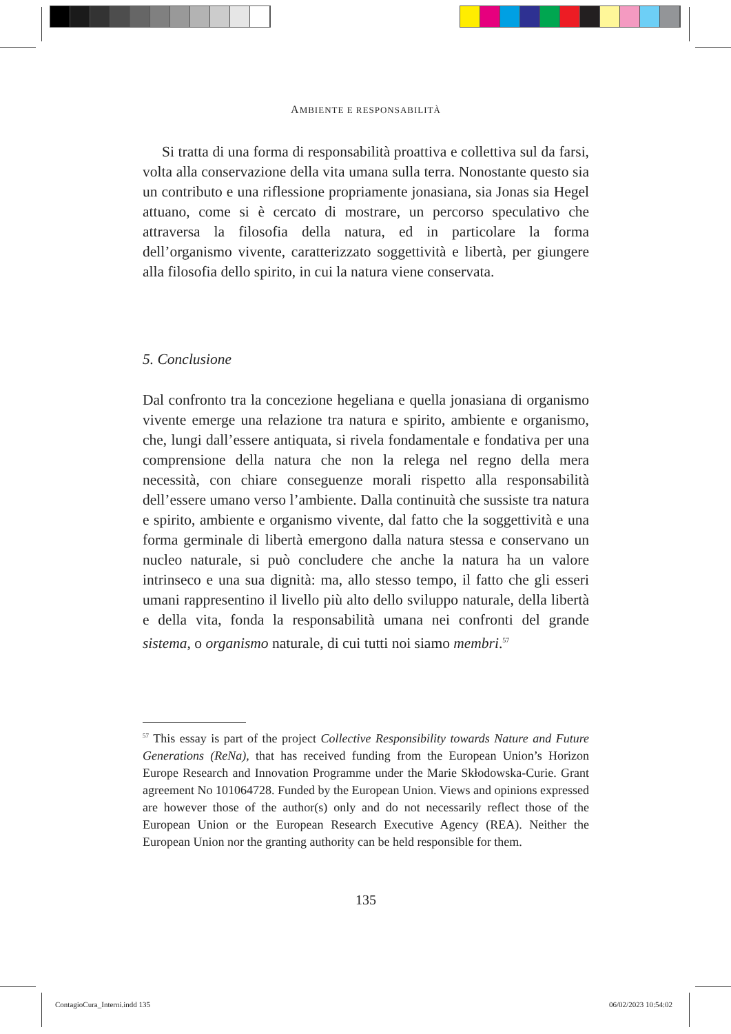AMBIENTE E RESPONSABILITÀ
Si tratta di una forma di responsabilità proattiva e collettiva sul da farsi, volta alla conservazione della vita umana sulla terra. Nonostante questo sia un contributo e una riflessione propriamente jonasiana, sia Jonas sia Hegel attuano, come si è cercato di mostrare, un percorso speculativo che attraversa la filosofia della natura, ed in particolare la forma dell’organismo vivente, caratterizzato soggettività e libertà, per giungere alla filosofia dello spirito, in cui la natura viene conservata.
5. Conclusione
Dal confronto tra la concezione hegeliana e quella jonasiana di organismo vivente emerge una relazione tra natura e spirito, ambiente e organismo, che, lungi dall’essere antiquata, si rivela fondamentale e fondativa per una comprensione della natura che non la relega nel regno della mera necessità, con chiare conseguenze morali rispetto alla responsabilità dell’essere umano verso l’ambiente. Dalla continuità che sussiste tra natura e spirito, ambiente e organismo vivente, dal fatto che la soggettività e una forma germinale di libertà emergono dalla natura stessa e conservano un nucleo naturale, si può concludere che anche la natura ha un valore intrinseco e una sua dignità: ma, allo stesso tempo, il fatto che gli esseri umani rappresentino il livello più alto dello sviluppo naturale, della libertà e della vita, fonda la responsabilità umana nei confronti del grande sistema, o organismo naturale, di cui tutti noi siamo membri.<sup>57</sup>
<sup>57</sup> This essay is part of the project Collective Responsibility towards Nature and Future Generations (ReNa), that has received funding from the European Union’s Horizon Europe Research and Innovation Programme under the Marie Skłodowska-Curie. Grant agreement No 101064728. Funded by the European Union. Views and opinions expressed are however those of the author(s) only and do not necessarily reflect those of the European Union or the European Research Executive Agency (REA). Neither the European Union nor the granting authority can be held responsible for them.
135
ContagioCura_Interni.indd 135 06/02/2023 10:54:02